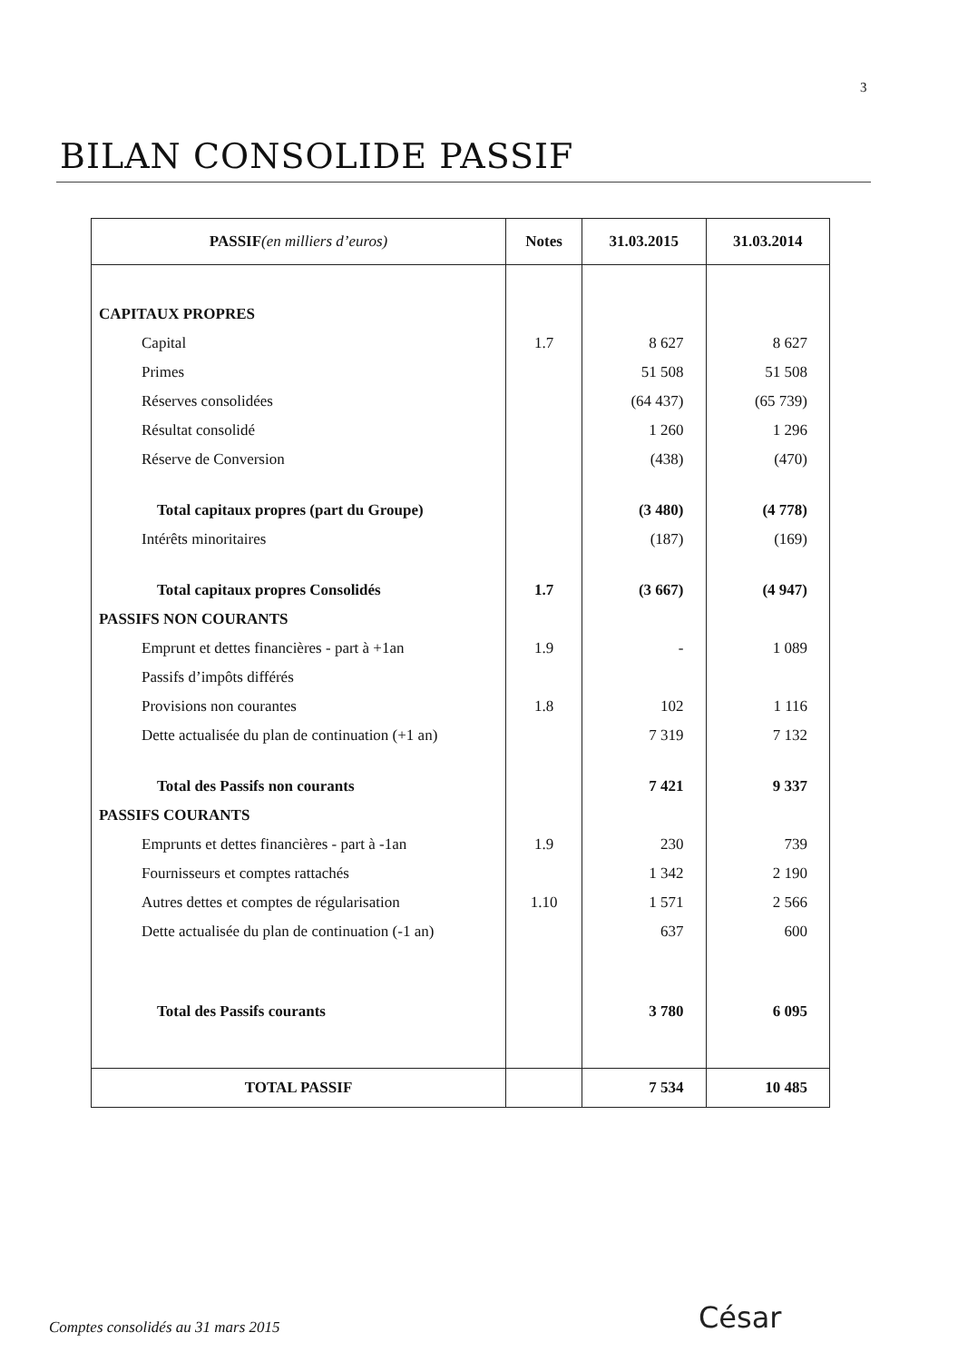3
BILAN CONSOLIDE PASSIF
| PASSIF (en milliers d’euros) | Notes | 31.03.2015 | 31.03.2014 |
| --- | --- | --- | --- |
| CAPITAUX PROPRES | | | |
| Capital | 1.7 | 8 627 | 8 627 |
| Primes | | 51 508 | 51 508 |
| Réserves consolidées | | (64 437) | (65 739) |
| Résultat consolidé | | 1 260 | 1 296 |
| Réserve de Conversion | | (438) | (470) |
| Total capitaux propres (part du Groupe) | | (3 480) | (4 778) |
| Intérêts minoritaires | | (187) | (169) |
| Total capitaux propres Consolidés | 1.7 | (3 667) | (4 947) |
| PASSIFS NON COURANTS | | | |
| Emprunt et dettes financières - part à +1an | 1.9 | - | 1 089 |
| Passifs d’impôts différés | | | |
| Provisions non courantes | 1.8 | 102 | 1 116 |
| Dette actualisée du plan de continuation (+1 an) | | 7 319 | 7 132 |
| Total des Passifs non courants | | 7 421 | 9 337 |
| PASSIFS COURANTS | | | |
| Emprunts et dettes financières - part à -1an | 1.9 | 230 | 739 |
| Fournisseurs et comptes rattachés | | 1 342 | 2 190 |
| Autres dettes et comptes de régularisation | 1.10 | 1 571 | 2 566 |
| Dette actualisée du plan de continuation (-1 an) | | 637 | 600 |
| Total des Passifs courants | | 3 780 | 6 095 |
| TOTAL PASSIF | | 7 534 | 10 485 |
Comptes consolidés au 31 mars 2015
César